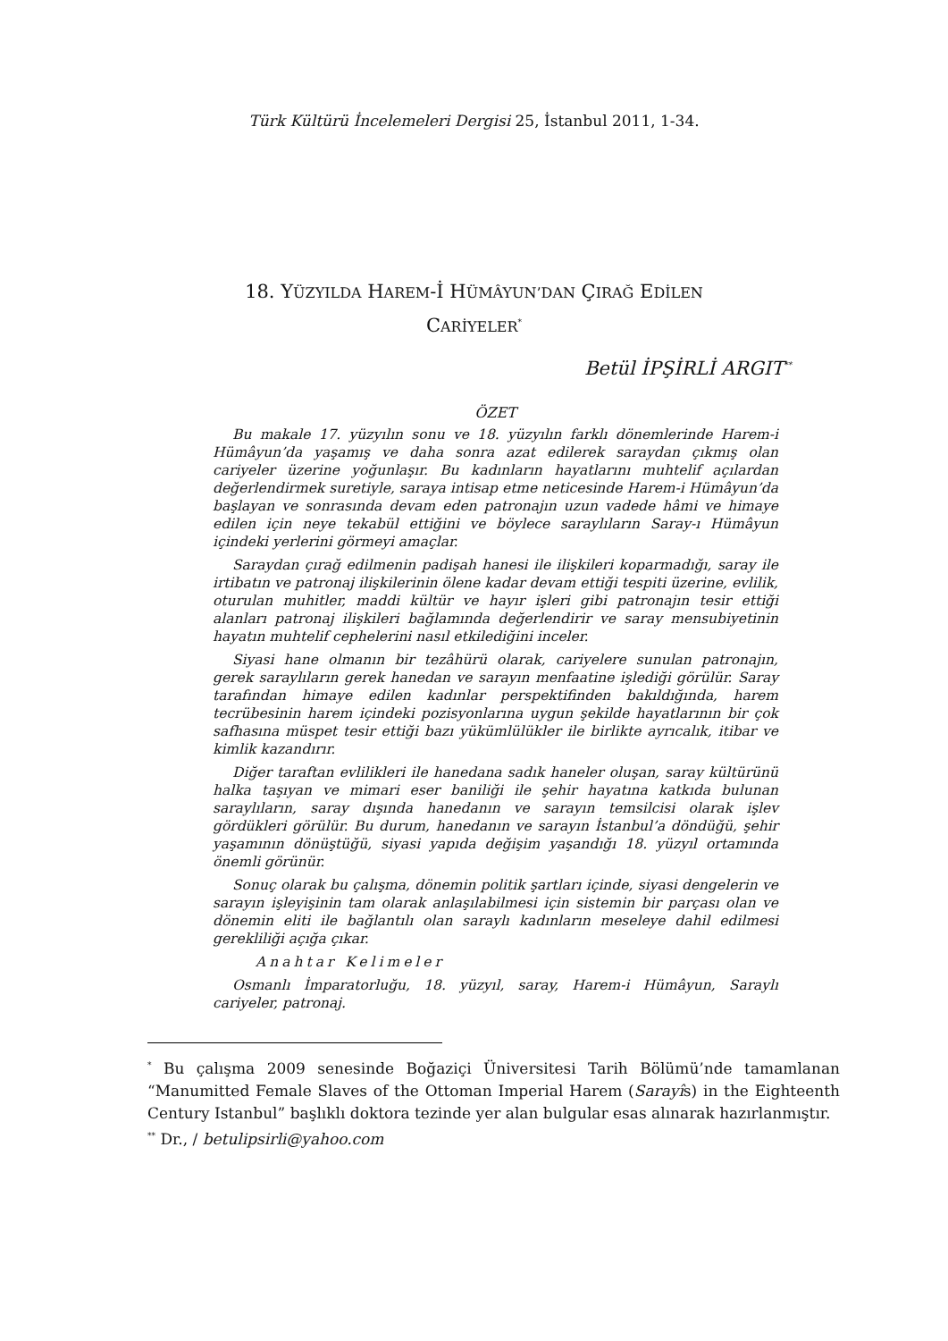Türk Kültürü İncelemeleri Dergisi 25, İstanbul 2011, 1-34.
18. YÜZYILDA HAREM-İ HÜMÂYUN’DAN ÇIRAĞ EDİLEN
CARİYELER<sup>*</sup>
Betül İPŞİRLİ ARGIT<sup>**</sup>
ÖZET
Bu makale 17. yüzyılın sonu ve 18. yüzyılın farklı dönemlerinde Harem-i Hümâyun’da yaşamış ve daha sonra azat edilerek saraydan çıkmış olan cariyeler üzerine yoğunlaşır. Bu kadınların hayatlarını muhtelif açılardan değerlendirmek suretiyle, saraya intisap etme neticesinde Harem-i Hümâyun’da başlayan ve sonrasında devam eden patronajın uzun vadede hâmi ve himaye edilen için neye tekabül ettiğini ve böylece saraylıların Saray-ı Hümâyun içindeki yerlerini görmeyi amaçlar.
Saraydan çırağ edilmenin padişah hanesi ile ilişkileri koparmadığı, saray ile irtibatın ve patronaj ilişkilerinin ölene kadar devam ettiği tespiti üzerine, evlilik, oturulan muhitler, maddi kültür ve hayır işleri gibi patronajın tesir ettiği alanları patronaj ilişkileri bağlamında değerlendirir ve saray mensubiyetinin hayatın muhtelif cephelerini nasıl etkilediğini inceler.
Siyasi hane olmanın bir tezâhürü olarak, cariyelere sunulan patronajın, gerek saraylıların gerek hanedan ve sarayın menfaatine işlediği görülür. Saray tarafından himaye edilen kadınlar perspektifinden bakıldığında, harem tecrübesinin harem içindeki pozisyonlarına uygun şekilde hayatlarının bir çok safhasına müspet tesir ettiği bazı yükümlülükler ile birlikte ayrıcalık, itibar ve kimlik kazandırır.
Diğer taraftan evlilikleri ile hanedana sadık haneler oluşan, saray kültürünü halka taşıyan ve mimari eser baniliği ile şehir hayatına katkıda bulunan saraylıların, saray dışında hanedanın ve sarayın temsilcisi olarak işlev gördükleri görülür. Bu durum, hanedanın ve sarayın İstanbul’a döndüğü, şehir yaşamının dönüştüğü, siyasi yapıda değişim yaşandığı 18. yüzyıl ortamında önemli görünür.
Sonuç olarak bu çalışma, dönemin politik şartları içinde, siyasi dengelerin ve sarayın işleyişinin tam olarak anlaşılabilmesi için sistemin bir parçası olan ve dönemin eliti ile bağlantılı olan saraylı kadınların meseleye dahil edilmesi gerekliliği açığa çıkar.
Anahtar Kelimeler
Osmanlı İmparatorluğu, 18. yüzyıl, saray, Harem-i Hümâyun, Saraylı cariyeler, patronaj.
<sup>*</sup> Bu çalışma 2009 senesinde Boğaziçi Üniversitesi Tarih Bölümü’nde tamamlanan “Manumitted Female Slaves of the Ottoman Imperial Harem (Sarayîs) in the Eighteenth Century Istanbul” başlıklı doktora tezinde yer alan bulgular esas alınarak hazırlanmıştır.
<sup>**</sup> Dr., / betulipsirli@yahoo.com